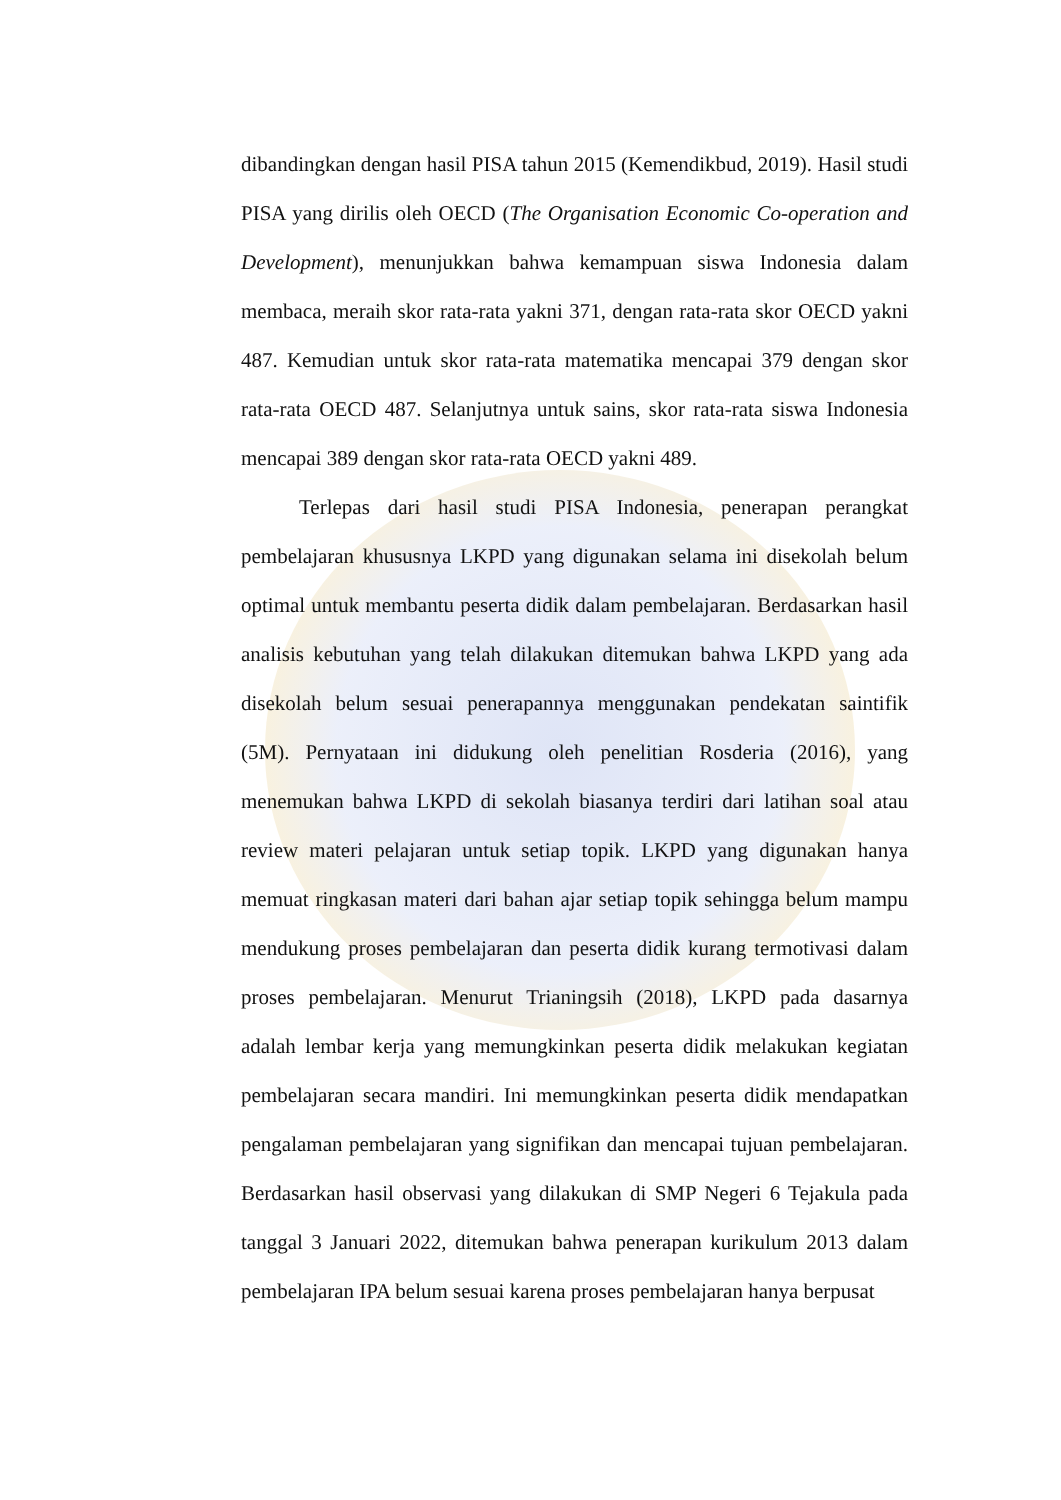dibandingkan dengan hasil PISA tahun 2015 (Kemendikbud, 2019). Hasil studi PISA yang dirilis oleh OECD (The Organisation Economic Co-operation and Development), menunjukkan bahwa kemampuan siswa Indonesia dalam membaca, meraih skor rata-rata yakni 371, dengan rata-rata skor OECD yakni 487. Kemudian untuk skor rata-rata matematika mencapai 379 dengan skor rata-rata OECD 487. Selanjutnya untuk sains, skor rata-rata siswa Indonesia mencapai 389 dengan skor rata-rata OECD yakni 489.
Terlepas dari hasil studi PISA Indonesia, penerapan perangkat pembelajaran khususnya LKPD yang digunakan selama ini disekolah belum optimal untuk membantu peserta didik dalam pembelajaran. Berdasarkan hasil analisis kebutuhan yang telah dilakukan ditemukan bahwa LKPD yang ada disekolah belum sesuai penerapannya menggunakan pendekatan saintifik (5M). Pernyataan ini didukung oleh penelitian Rosderia (2016), yang menemukan bahwa LKPD di sekolah biasanya terdiri dari latihan soal atau review materi pelajaran untuk setiap topik. LKPD yang digunakan hanya memuat ringkasan materi dari bahan ajar setiap topik sehingga belum mampu mendukung proses pembelajaran dan peserta didik kurang termotivasi dalam proses pembelajaran. Menurut Trianingsih (2018), LKPD pada dasarnya adalah lembar kerja yang memungkinkan peserta didik melakukan kegiatan pembelajaran secara mandiri. Ini memungkinkan peserta didik mendapatkan pengalaman pembelajaran yang signifikan dan mencapai tujuan pembelajaran. Berdasarkan hasil observasi yang dilakukan di SMP Negeri 6 Tejakula pada tanggal 3 Januari 2022, ditemukan bahwa penerapan kurikulum 2013 dalam pembelajaran IPA belum sesuai karena proses pembelajaran hanya berpusat